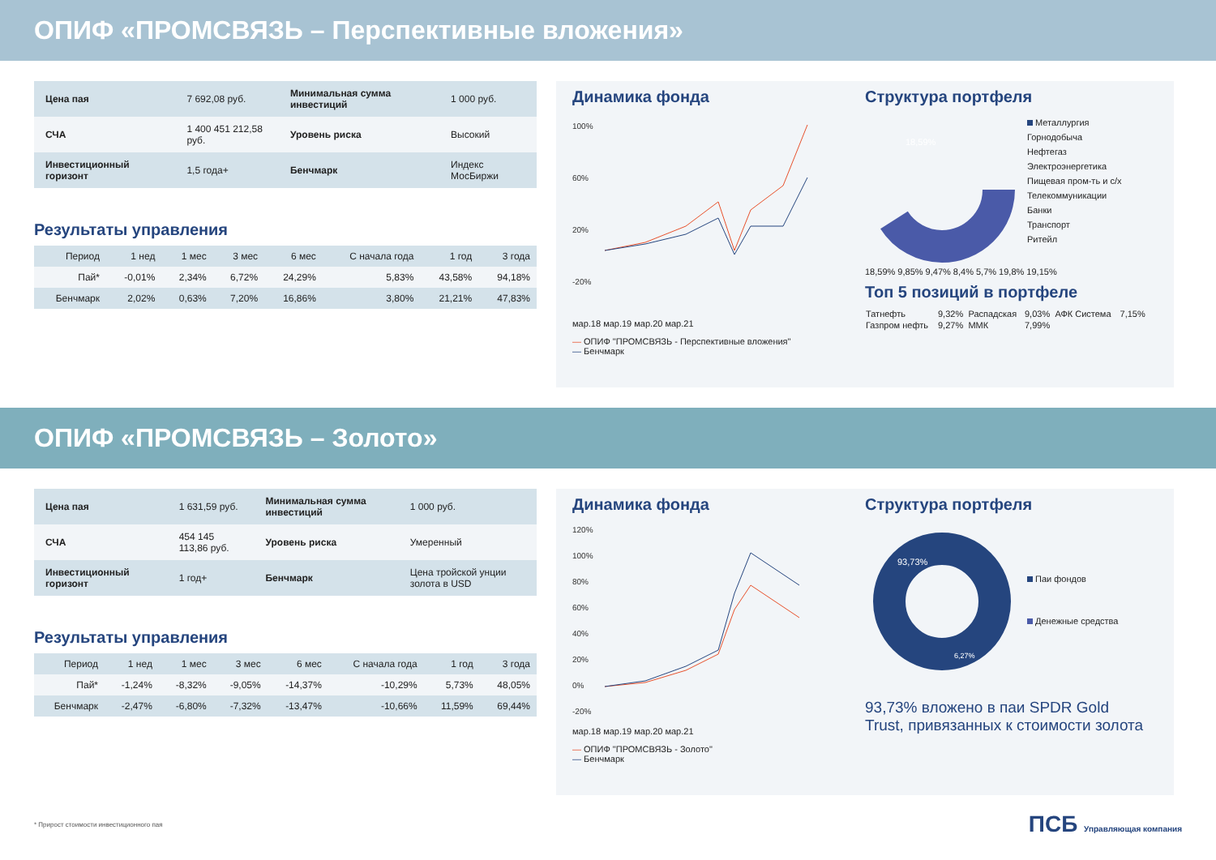ОПИФ «ПРОМСВЯЗЬ – Перспективные вложения»
| Цена пая | 7 692,08 руб. | Минимальная сумма инвестиций | 1 000 руб. |
| СЧА | 1 400 451 212,58 руб. | Уровень риска | Высокий |
| Инвестиционный горизонт | 1,5 года+ | Бенчмарк | Индекс МосБиржи |
Результаты управления
| Период | 1 нед | 1 мес | 3 мес | 6 мес | С начала года | 1 год | 3 года |
| --- | --- | --- | --- | --- | --- | --- | --- |
| Пай* | -0,01% | 2,34% | 6,72% | 24,29% | 5,83% | 43,58% | 94,18% |
| Бенчмарк | 2,02% | 0,63% | 7,20% | 16,86% | 3,80% | 21,21% | 47,83% |
Динамика фонда
100%
60%
20%
-20%
мар.18 мар.19 мар.20 мар.21
— ОПИФ "ПРОМСВЯЗЬ - Перспективные вложения"
— Бенчмарк
Структура портфеля
18,59%
Металлургия
Горнодобыча
Нефтегаз
Электроэнергетика
Пищевая пром-ть и с/х
Телекоммуникации
Банки
Транспорт
Ритейл
18,59% 9,85% 9,47% 8,4% 5,7% 19,8% 19,15%
Топ 5 позиций в портфеле
| Татнефть | 9,32% | Распадская | 9,03% | АФК Система | 7,15% |
| Газпром нефть | 9,27% | ММК | 7,99% | | |
ОПИФ «ПРОМСВЯЗЬ – Золото»
| Цена пая | 1 631,59 руб. | Минимальная сумма инвестиций | 1 000 руб. |
| СЧА | 454 145 113,86 руб. | Уровень риска | Умеренный |
| Инвестиционный горизонт | 1 год+ | Бенчмарк | Цена тройской унции золота в USD |
Результаты управления
| Период | 1 нед | 1 мес | 3 мес | 6 мес | С начала года | 1 год | 3 года |
| --- | --- | --- | --- | --- | --- | --- | --- |
| Пай* | -1,24% | -8,32% | -9,05% | -14,37% | -10,29% | 5,73% | 48,05% |
| Бенчмарк | -2,47% | -6,80% | -7,32% | -13,47% | -10,66% | 11,59% | 69,44% |
Динамика фонда
120%
100%
80%
60%
40%
20%
0%
-20%
мар.18 мар.19 мар.20 мар.21
— ОПИФ "ПРОМСВЯЗЬ - Золото"
— Бенчмарк
Структура портфеля
93,73%
6,27%
Паи фондов
Денежные средства
93,73% вложено в паи SPDR Gold Trust, привязанных к стоимости золота
* Прирост стоимости инвестиционного пая ПСБ Управляющая компания